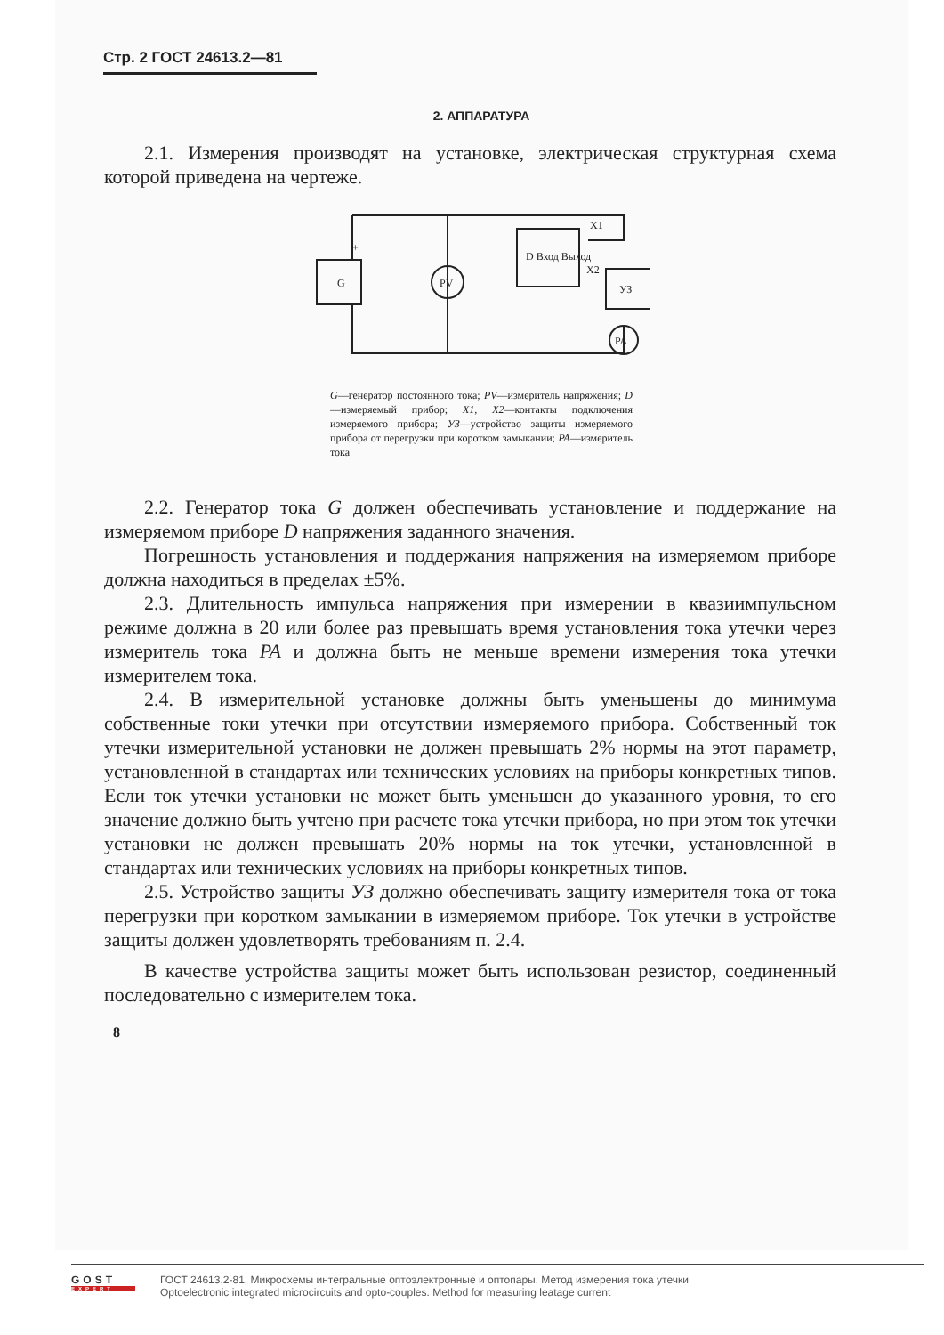Стр. 2 ГОСТ 24613.2—81
2. АППАРАТУРА
2.1. Измерения производят на установке, электрическая структурная схема которой приведена на чертеже.
G
+
PV
D Вход Выход
X1
X2
УЗ
PA
G—генератор постоянного тока; PV—измеритель напряжения; D—измеряемый прибор; X1, X2—контакты подключения измеряемого прибора; УЗ—устройство защиты измеряемого прибора от перегрузки при коротком замыкании; PA—измеритель тока
2.2. Генератор тока G должен обеспечивать установление и поддержание на измеряемом приборе D напряжения заданного значения.
Погрешность установления и поддержания напряжения на измеряемом приборе должна находиться в пределах ±5%.
2.3. Длительность импульса напряжения при измерении в квазиимпульсном режиме должна в 20 или более раз превышать время установления тока утечки через измеритель тока PA и должна быть не меньше времени измерения тока утечки измерителем тока.
2.4. В измерительной установке должны быть уменьшены до минимума собственные токи утечки при отсутствии измеряемого прибора. Собственный ток утечки измерительной установки не должен превышать 2% нормы на этот параметр, установленной в стандартах или технических условиях на приборы конкретных типов. Если ток утечки установки не может быть уменьшен до указанного уровня, то его значение должно быть учтено при расчете тока утечки прибора, но при этом ток утечки установки не должен превышать 20% нормы на ток утечки, установленной в стандартах или технических условиях на приборы конкретных типов.
2.5. Устройство защиты УЗ должно обеспечивать защиту измерителя тока от тока перегрузки при коротком замыкании в измеряемом приборе. Ток утечки в устройстве защиты должен удовлетворять требованиям п. 2.4.
В качестве устройства защиты может быть использован резистор, соединенный последовательно с измерителем тока.
8
GOST
EXPERT
ГОСТ 24613.2-81, Микросхемы интегральные оптоэлектронные и оптопары. Метод измерения тока утечки
Optoelectronic integrated microcircuits and opto-couples. Method for measuring leatage current